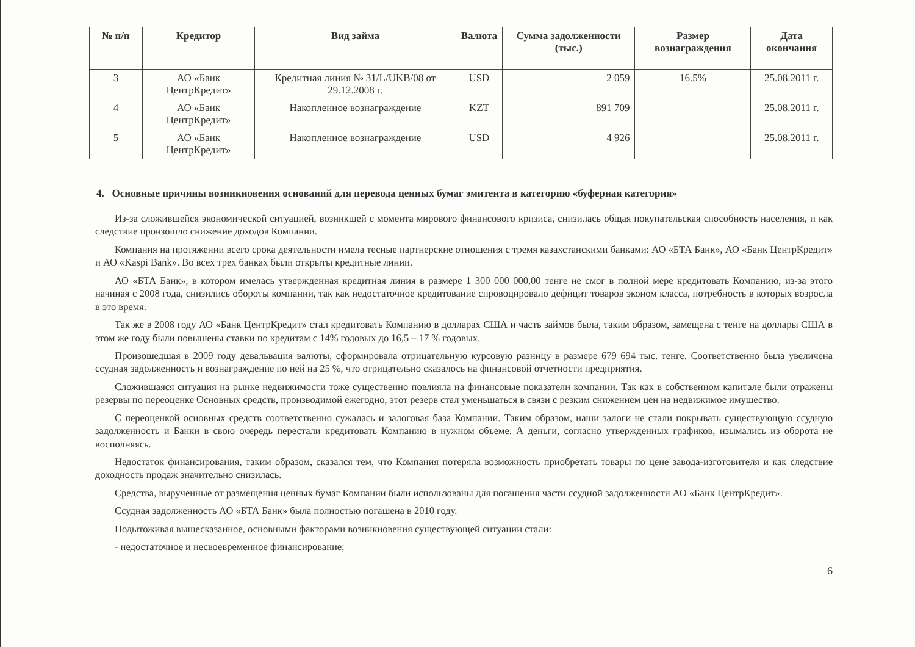| № п/п | Кредитор | Вид займа | Валюта | Сумма задолженности (тыс.) | Размер вознаграждения | Дата окончания |
| --- | --- | --- | --- | --- | --- | --- |
| 3 | АО «Банк ЦентрКредит» | Кредитная линия № 31/L/UKB/08 от 29.12.2008 г. | USD | 2 059 | 16.5% | 25.08.2011 г. |
| 4 | АО «Банк ЦентрКредит» | Накопленное вознаграждение | KZT | 891 709 | | 25.08.2011 г. |
| 5 | АО «Банк ЦентрКредит» | Накопленное вознаграждение | USD | 4 926 | | 25.08.2011 г. |
4. Основные причины возникновения оснований для перевода ценных бумаг эмитента в категорию «буферная категория»
Из-за сложившейся экономической ситуацией, возникшей с момента мирового финансового кризиса, снизилась общая покупательская способность населения, и как следствие произошло снижение доходов Компании.
Компания на протяжении всего срока деятельности имела тесные партнерские отношения с тремя казахстанскими банками: АО «БТА Банк», АО «Банк ЦентрКредит» и АО «Kaspi Bank». Во всех трех банках были открыты кредитные линии.
АО «БТА Банк», в котором имелась утвержденная кредитная линия в размере 1 300 000 000,00 тенге не смог в полной мере кредитовать Компанию, из-за этого начиная с 2008 года, снизились обороты компании, так как недостаточное кредитование спровоцировало дефицит товаров эконом класса, потребность в которых возросла в это время.
Так же в 2008 году АО «Банк ЦентрКредит» стал кредитовать Компанию в долларах США и часть займов была, таким образом, замещена с тенге на доллары США в этом же году были повышены ставки по кредитам с 14% годовых до 16,5 – 17 % годовых.
Произошедшая в 2009 году девальвация валюты, сформировала отрицательную курсовую разницу в размере 679 694 тыс. тенге. Соответственно была увеличена ссудная задолженность и вознаграждение по ней на 25 %, что отрицательно сказалось на финансовой отчетности предприятия.
Сложившаяся ситуация на рынке недвижимости тоже существенно повлияла на финансовые показатели компании. Так как в собственном капитале были отражены резервы по переоценке Основных средств, производимой ежегодно, этот резерв стал уменьшаться в связи с резким снижением цен на недвижимое имущество.
С переоценкой основных средств соответственно сужалась и залоговая база Компании. Таким образом, наши залоги не стали покрывать существующую ссудную задолженность и Банки в свою очередь перестали кредитовать Компанию в нужном объеме. А деньги, согласно утвержденных графиков, изымались из оборота не восполняясь.
Недостаток финансирования, таким образом, сказался тем, что Компания потеряла возможность приобретать товары по цене завода-изготовителя и как следствие доходность продаж значительно снизилась.
Средства, вырученные от размещения ценных бумаг Компании были использованы для погашения части ссудной задолженности АО «Банк ЦентрКредит».
Ссудная задолженность АО «БТА Банк» была полностью погашена в 2010 году.
Подытоживая вышесказанное, основными факторами возникновения существующей ситуации стали:
- недостаточное и несвоевременное финансирование;
6